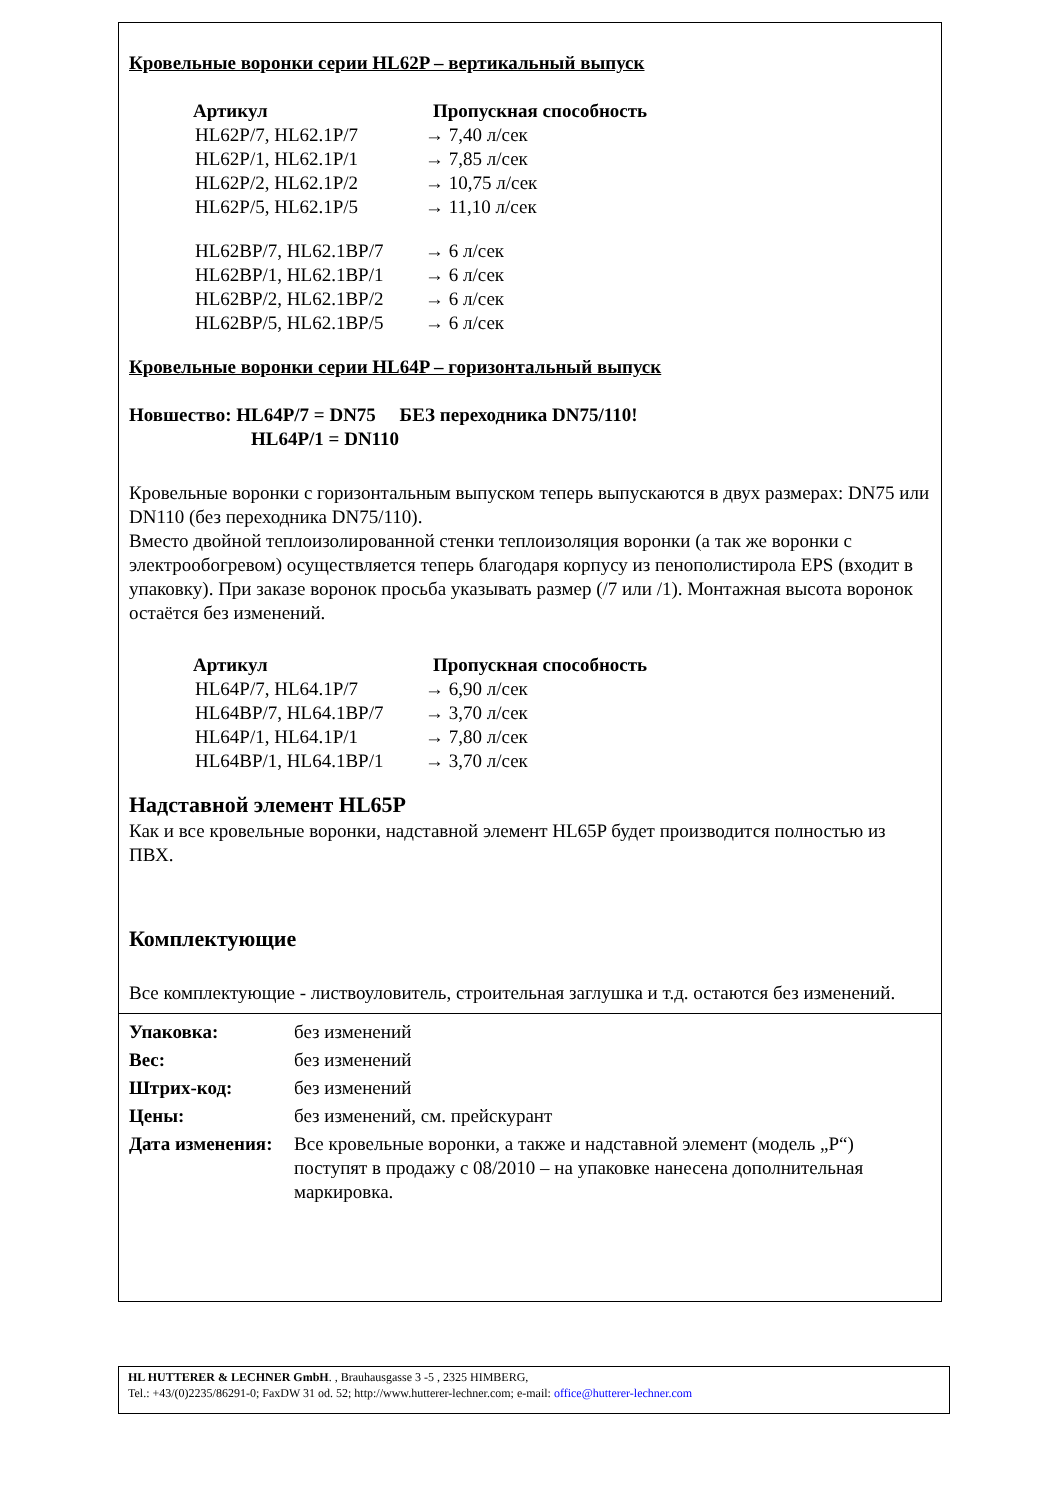Кровельные воронки серии HL62P – вертикальный выпуск
Артикул Пропускная способность
HL62P/7, HL62.1P/7 → 7,40 л/сек
HL62P/1, HL62.1P/1 → 7,85 л/сек
HL62P/2, HL62.1P/2 → 10,75 л/сек
HL62P/5, HL62.1P/5 → 11,10 л/сек
HL62BP/7, HL62.1BP/7 → 6 л/сек
HL62BP/1, HL62.1BP/1 → 6 л/сек
HL62BP/2, HL62.1BP/2 → 6 л/сек
HL62BP/5, HL62.1BP/5 → 6 л/сек
Кровельные воронки серии HL64P – горизонтальный выпуск
Новшество: HL64P/7 = DN75 БЕЗ переходника DN75/110!
HL64P/1 = DN110
Кровельные воронки с горизонтальным выпуском теперь выпускаются в двух размерах: DN75 или DN110 (без переходника DN75/110).
Вместо двойной теплоизолированной стенки теплоизоляция воронки (а так же воронки с электрообогревом) осуществляется теперь благодаря корпусу из пенополистирола EPS (входит в упаковку). При заказе воронок просьба указывать размер (/7 или /1). Монтажная высота воронок остаётся без изменений.
Артикул Пропускная способность
HL64P/7, HL64.1P/7 → 6,90 л/сек
HL64BP/7, HL64.1BP/7 → 3,70 л/сек
HL64P/1, HL64.1P/1 → 7,80 л/сек
HL64BP/1, HL64.1BP/1 → 3,70 л/сек
Надставной элемент HL65P
Как и все кровельные воронки, надставной элемент HL65P будет производится полностью из ПВХ.
Комплектующие
Все комплектующие - листвоуловитель, строительная заглушка и т.д. остаются без изменений.
Упаковка: без изменений
Вес: без изменений
Штрих-код: без изменений
Цены: без изменений, см. прейскурант
Дата изменения: Все кровельные воронки, а также и надставной элемент (модель „P“) поступят в продажу с 08/2010 – на упаковке нанесена дополнительная маркировка.
HL HUTTERER & LECHNER GmbH. , Brauhausgasse 3 -5 , 2325 HIMBERG,
Tel.: +43/(0)2235/86291-0; FaxDW 31 od. 52; http://www.hutterer-lechner.com; e-mail: office@hutterer-lechner.com